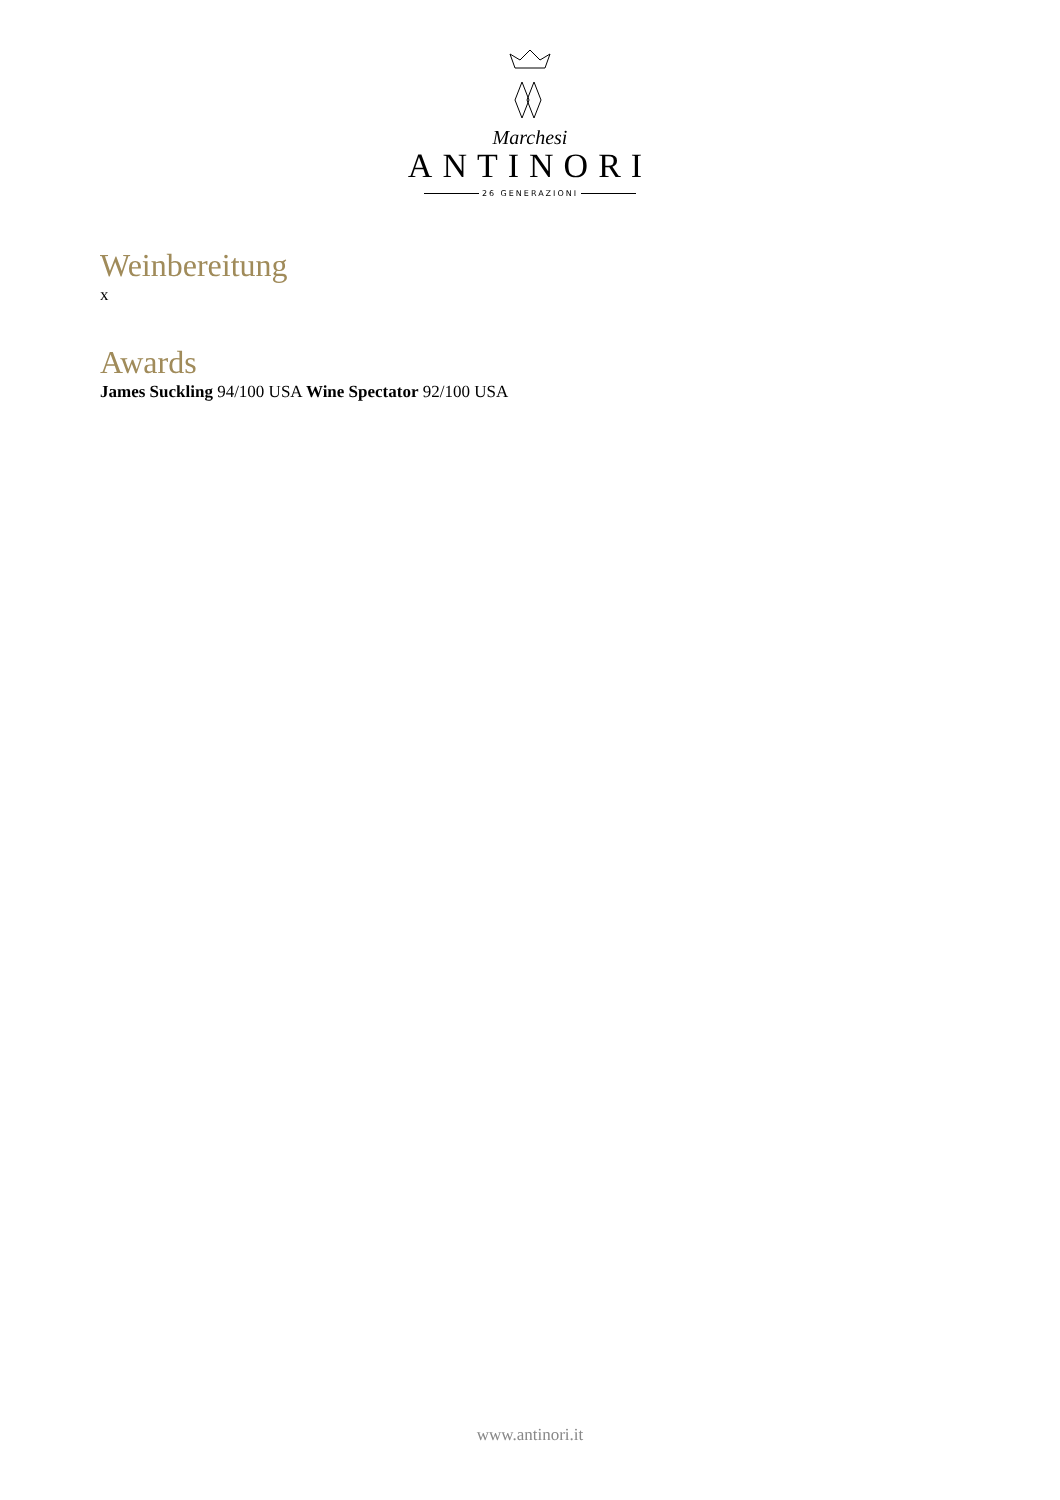Marchesi
ANTINORI
26 GENERAZIONI
Weinbereitung
x
Awards
James Suckling 94/100 USA Wine Spectator 92/100 USA
www.antinori.it